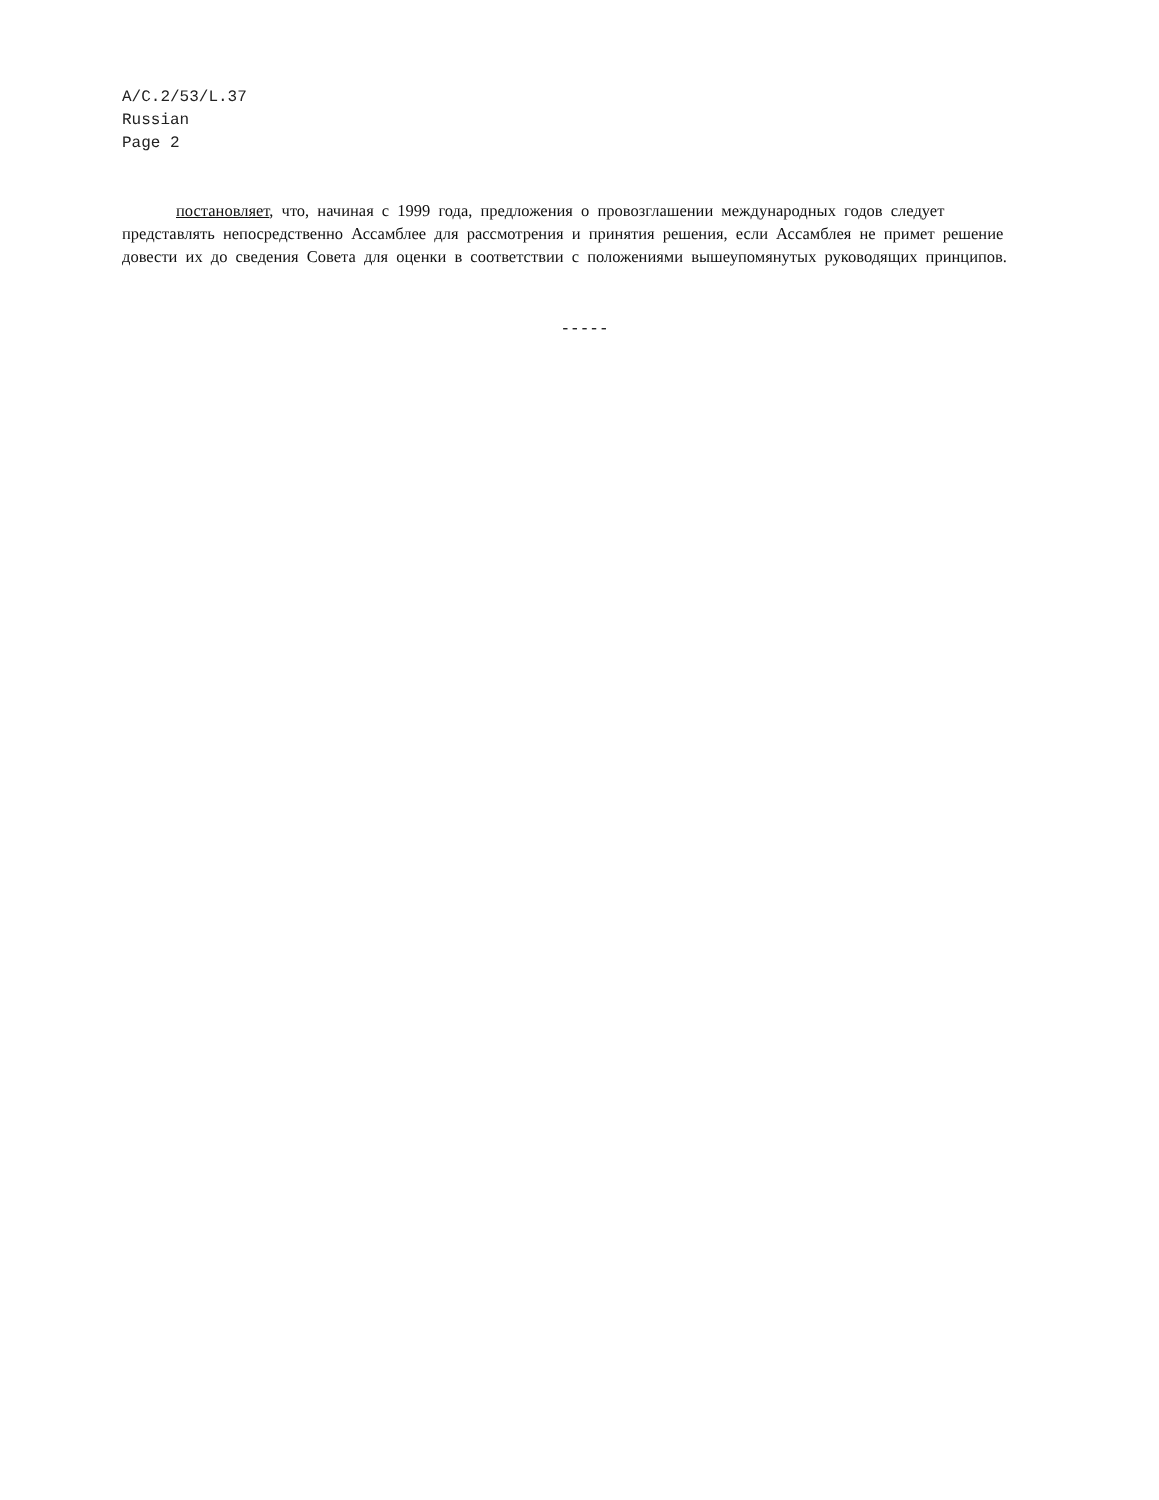A/C.2/53/L.37
Russian
Page 2
постановляет, что, начиная с 1999 года, предложения о провозглашении международных годов следует представлять непосредственно Ассамблее для рассмотрения и принятия решения, если Ассамблея не примет решение довести их до сведения Совета для оценки в соответствии с положениями вышеупомянутых руководящих принципов.
-----